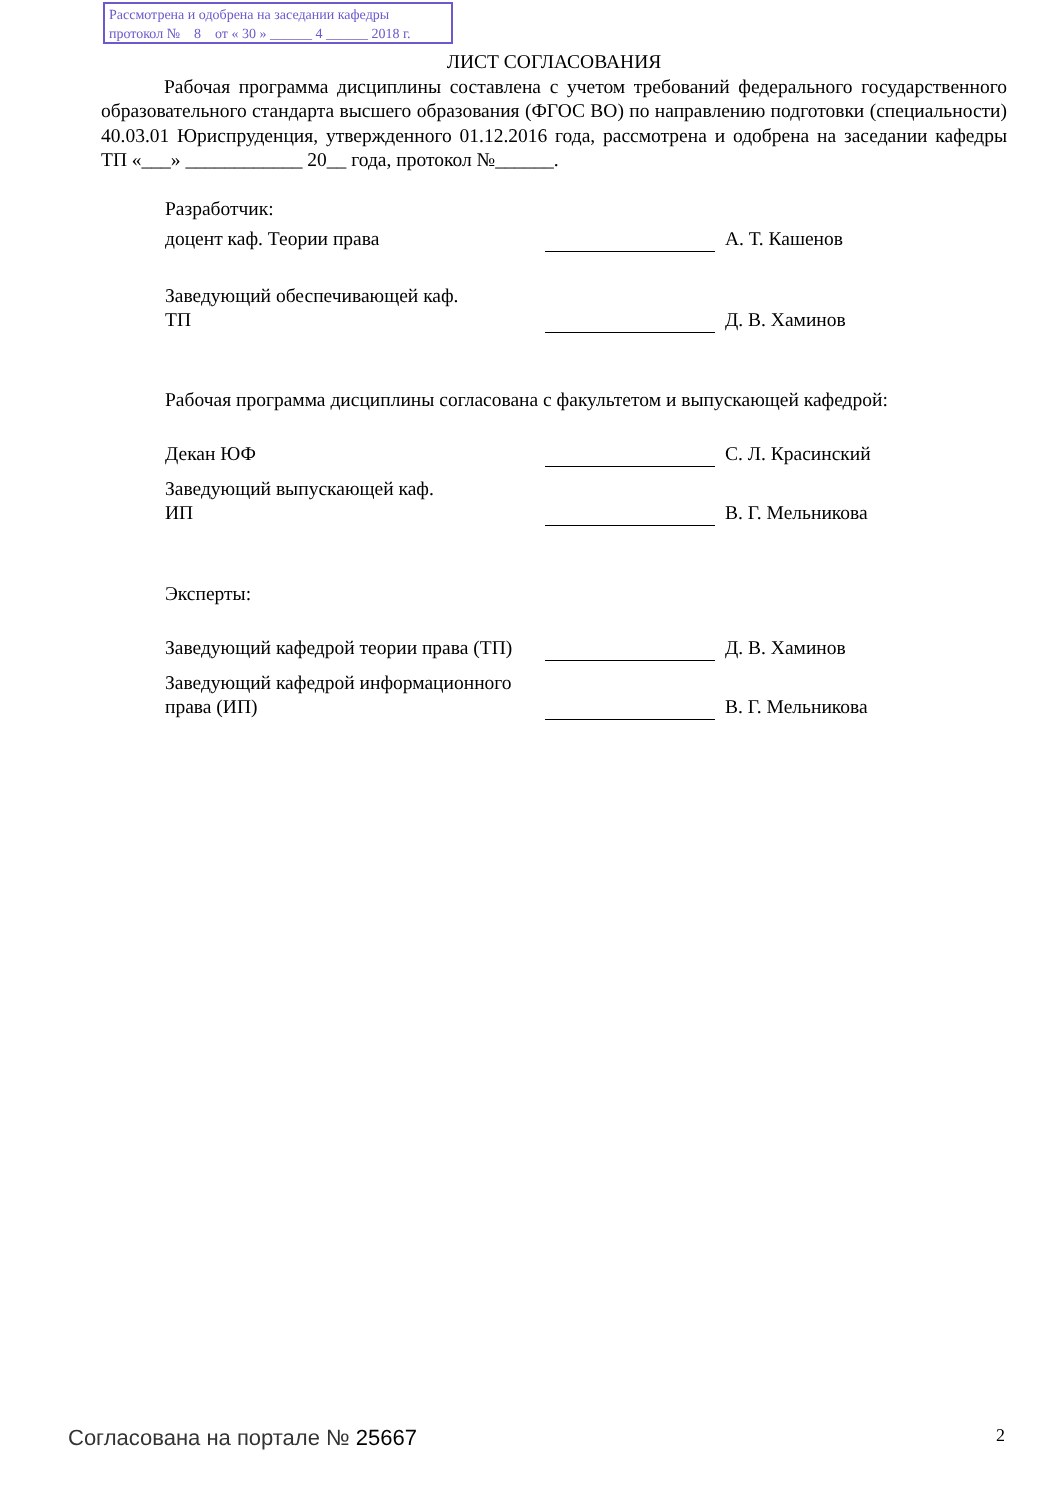Рассмотрена и одобрена на заседании кафедры
протокол № 8 от « 30 » ______ 4 ______ 2018 г.
ЛИСТ СОГЛАСОВАНИЯ
Рабочая программа дисциплины составлена с учетом требований федерального государственного образовательного стандарта высшего образования (ФГОС ВО) по направлению подготовки (специальности) 40.03.01 Юриспруденция, утвержденного 01.12.2016 года, рассмотрена и одобрена на заседании кафедры ТП «___» ____________ 20__ года, протокол №______.
Разработчик:
доцент каф. Теории права
А. Т. Кашенов
Заведующий обеспечивающей каф.
ТП
Д. В. Хаминов
Рабочая программа дисциплины согласована с факультетом и выпускающей кафедрой:
Декан ЮФ
С. Л. Красинский
Заведующий выпускающей каф.
ИП
В. Г. Мельникова
Эксперты:
Заведующий кафедрой теории права (ТП)
Д. В. Хаминов
Заведующий кафедрой информационного права (ИП)
В. Г. Мельникова
Согласована на портале № 25667 2